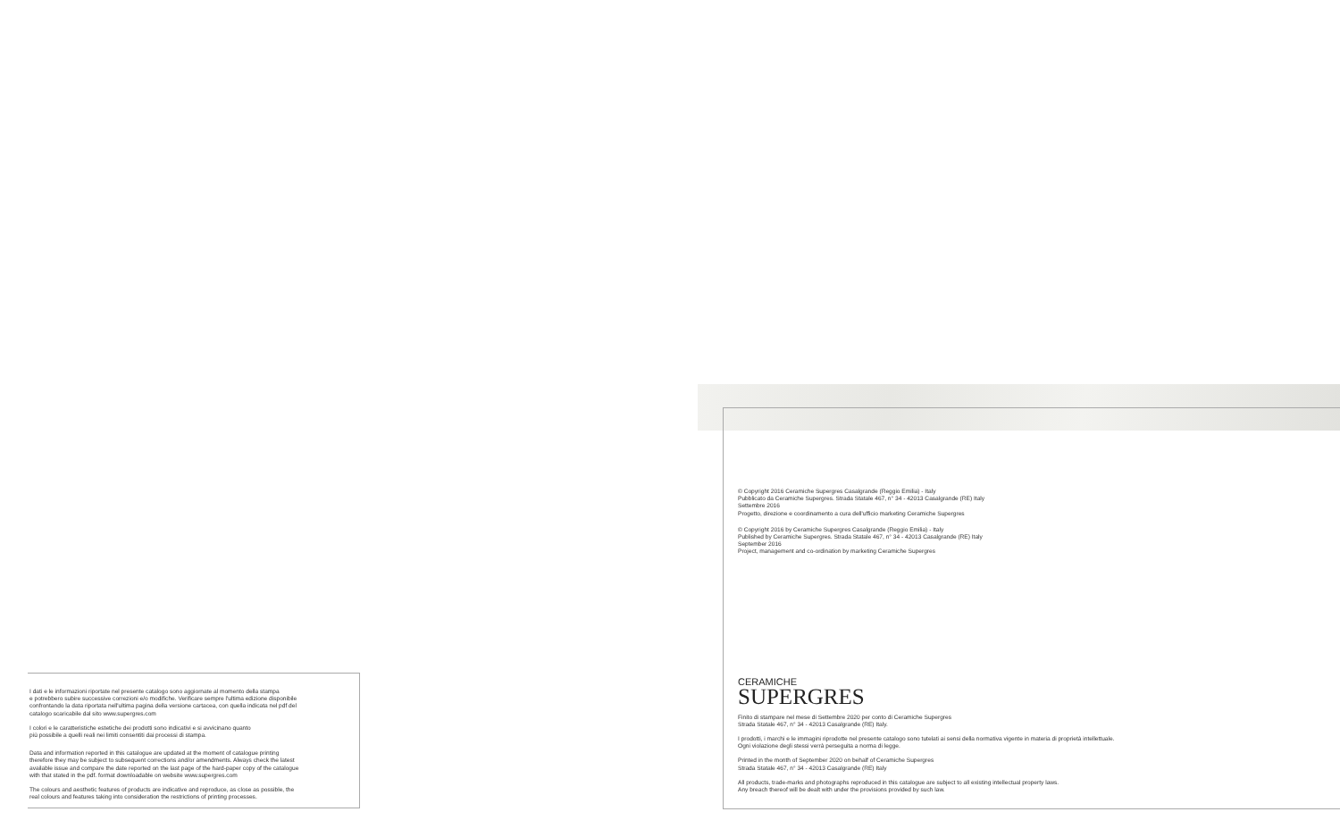I dati e le informazioni riportate nel presente catalogo sono aggiornate al momento della stampa
e potrebbero subire successive correzioni e/o modifiche. Verificare sempre l'ultima edizione disponibile
confrontando la data riportata nell'ultima pagina della versione cartacea, con quella indicata nel pdf del
catalogo scaricabile dal sito www.supergres.com
I colori e le caratteristiche estetiche dei prodotti sono indicativi e si avvicinano quanto
più possibile a quelli reali nei limiti consentiti dai processi di stampa.
Data and information reported in this catalogue are updated at the moment of catalogue printing
therefore they may be subject to subsequent corrections and/or amendments. Always check the latest
available issue and compare the date reported on the last page of the hard-paper copy of the catalogue
with that stated in the pdf. format downloadable on website www.supergres.com
The colours and aesthetic features of products are indicative and reproduce, as close as possible, the
real colours and features taking into consideration the restrictions of printing processes.
© Copyright 2016 Ceramiche Supergres Casalgrande (Reggio Emilia) - Italy
Pubblicato da Ceramiche Supergres. Strada Statale 467, n° 34 - 42013 Casalgrande (RE) Italy
Settembre 2016
Progetto, direzione e coordinamento a cura dell'ufficio marketing Ceramiche Supergres
© Copyright 2016 by Ceramiche Supergres Casalgrande (Reggio Emilia) - Italy
Published by Ceramiche Supergres. Strada Statale 467, n° 34 - 42013 Casalgrande (RE) Italy
September 2016
Project, management and co-ordination by marketing Ceramiche Supergres
CERAMICHE
SUPERGRES
Finito di stampare nel mese di Settembre 2020 per conto di Ceramiche Supergres
Strada Statale 467, n° 34 - 42013 Casalgrande (RE) Italy.
I prodotti, i marchi e le immagini riprodotte nel presente catalogo sono tutelati ai sensi della normativa vigente in materia di proprietà intellettuale.
Ogni violazione degli stessi verrà perseguita a norma di legge.
Printed in the month of September 2020 on behalf of Ceramiche Supergres
Strada Statale 467, n° 34 - 42013 Casalgrande (RE) Italy
All products, trade-marks and photographs reproduced in this catalogue are subject to all existing intellectual property laws.
Any breach thereof will be dealt with under the provisions provided by such law.